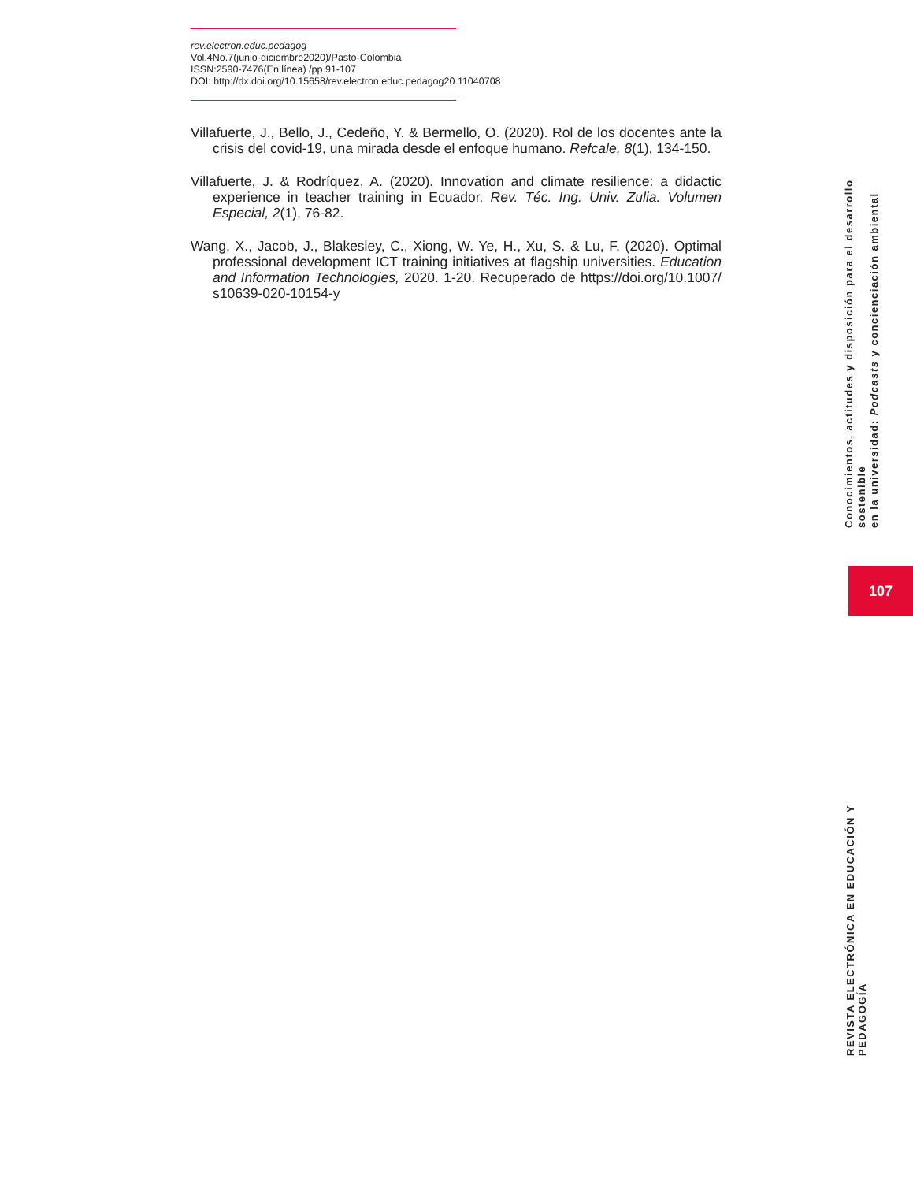rev.electron.educ.pedagog
Vol.4No.7(junio-diciembre2020)/Pasto-Colombia
ISSN:2590-7476(En línea) /pp.91-107
DOI: http://dx.doi.org/10.15658/rev.electron.educ.pedagog20.11040708
Villafuerte, J., Bello, J., Cedeño, Y. & Bermello, O. (2020). Rol de los docentes ante la crisis del covid-19, una mirada desde el enfoque humano. Refcale, 8(1), 134-150.
Villafuerte, J. & Rodríquez, A. (2020). Innovation and climate resilience: a didactic experience in teacher training in Ecuador. Rev. Téc. Ing. Univ. Zulia. Volumen Especial, 2(1), 76-82.
Wang, X., Jacob, J., Blakesley, C., Xiong, W. Ye, H., Xu, S. & Lu, F. (2020). Optimal professional development ICT training initiatives at flagship universities. Education and Information Technologies, 2020. 1-20. Recuperado de https://doi.org/10.1007/ s10639-020-10154-y
Conocimientos, actitudes y disposición para el desarrollo sostenible
en la universidad: Podcasts y concienciación ambiental
107
REVISTA ELECTRÓNICA EN EDUCACIÓN Y PEDAGOGÍA